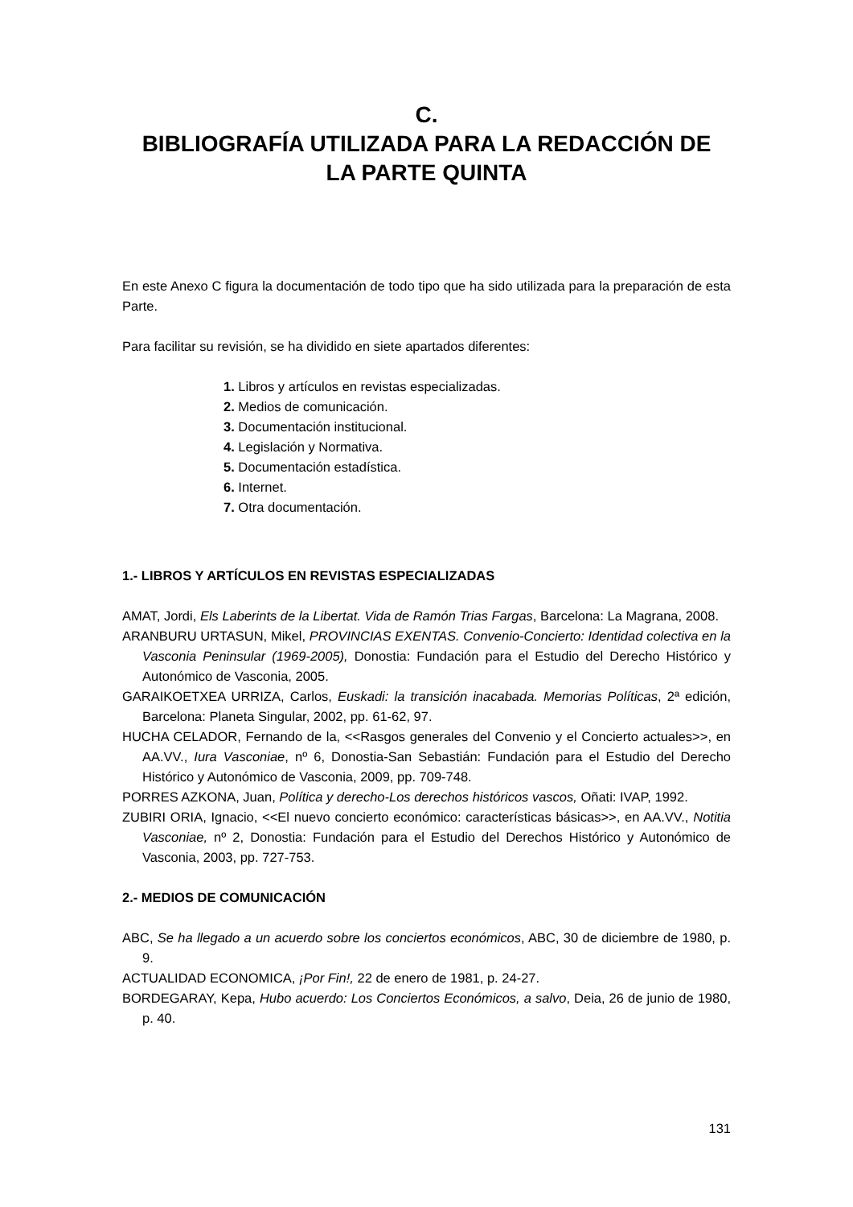C.
BIBLIOGRAFÍA UTILIZADA PARA LA REDACCIÓN DE
LA PARTE QUINTA
En este Anexo C figura la documentación de todo tipo que ha sido utilizada para la preparación de esta Parte.
Para facilitar su revisión, se ha dividido en siete apartados diferentes:
1. Libros y artículos en revistas especializadas.
2. Medios de comunicación.
3. Documentación institucional.
4. Legislación y Normativa.
5. Documentación estadística.
6. Internet.
7. Otra documentación.
1.- LIBROS Y ARTÍCULOS EN REVISTAS ESPECIALIZADAS
AMAT, Jordi, Els Laberints de la Libertat. Vida de Ramón Trias Fargas, Barcelona: La Magrana, 2008.
ARANBURU URTASUN, Mikel, PROVINCIAS EXENTAS. Convenio-Concierto: Identidad colectiva en la Vasconia Peninsular (1969-2005), Donostia: Fundación para el Estudio del Derecho Histórico y Autonómico de Vasconia, 2005.
GARAIKOETXEA URRIZA, Carlos, Euskadi: la transición inacabada. Memorias Políticas, 2ª edición, Barcelona: Planeta Singular, 2002, pp. 61-62, 97.
HUCHA CELADOR, Fernando de la, <<Rasgos generales del Convenio y el Concierto actuales>>, en AA.VV., Iura Vasconiae, nº 6, Donostia-San Sebastián: Fundación para el Estudio del Derecho Histórico y Autonómico de Vasconia, 2009, pp. 709-748.
PORRES AZKONA, Juan, Política y derecho-Los derechos históricos vascos, Oñati: IVAP, 1992.
ZUBIRI ORIA, Ignacio, <<El nuevo concierto económico: características básicas>>, en AA.VV., Notitia Vasconiae, nº 2, Donostia: Fundación para el Estudio del Derechos Histórico y Autonómico de Vasconia, 2003, pp. 727-753.
2.- MEDIOS DE COMUNICACIÓN
ABC, Se ha llegado a un acuerdo sobre los conciertos económicos, ABC, 30 de diciembre de 1980, p. 9.
ACTUALIDAD ECONOMICA, ¡Por Fin!, 22 de enero de 1981, p. 24-27.
BORDEGARAY, Kepa, Hubo acuerdo: Los Conciertos Económicos, a salvo, Deia, 26 de junio de 1980, p. 40.
131